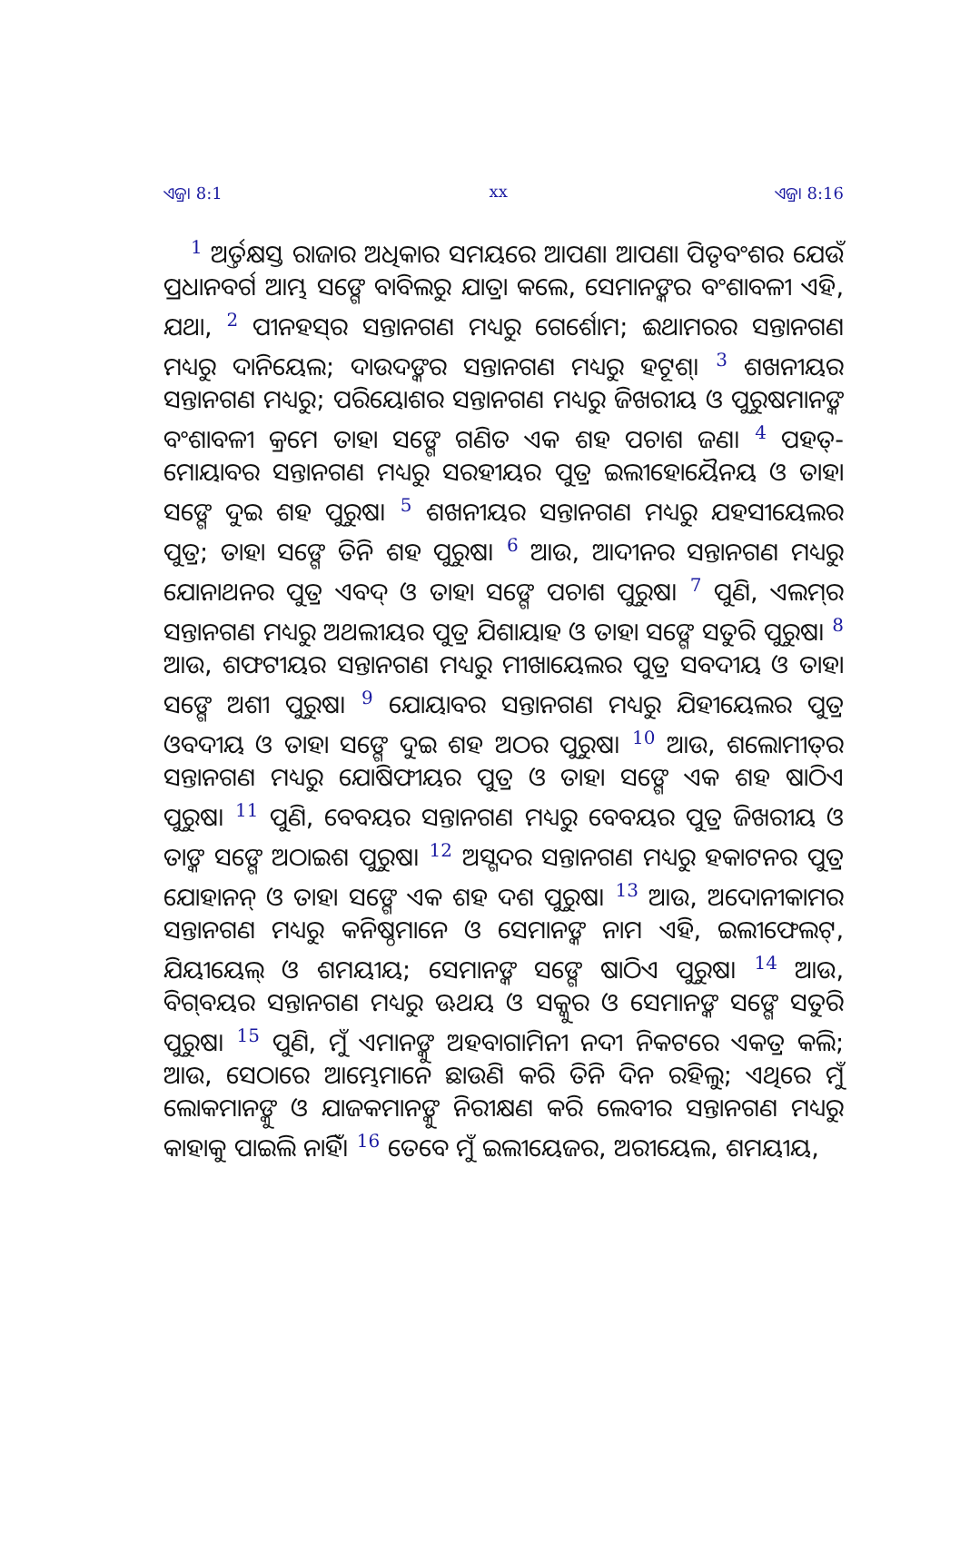ଏଜ୍ରା 8:1 xx ଏଜ୍ରା 8:16
<sup>1</sup> ଅର୍ତ୍ତକ୍ଷସ୍ତ ରାଜାର ଅଧିକାର ସମୟରେ ଆପଣା ଆପଣା ପିତୃବଂଶର ଯେଉଁ ପ୍ରଧାନବର୍ଗ ଆମ୍ଭ ସଙ୍ଗେ ବାବିଲରୁ ଯାତ୍ରା କଲେ, ସେମାନଙ୍କର ବଂଶାବଳୀ ଏହି, ଯଥା, <sup>2</sup> ପୀନହସ୍‍ର ସନ୍ତାନଗଣ ମଧ୍ୟରୁ ଗେର୍ଶୋମ; ଈଥାମରର ସନ୍ତାନଗଣ ମଧ୍ୟରୁ ଦାନିୟେଲ; ଦାଉଦଙ୍କର ସନ୍ତାନଗଣ ମଧ୍ୟରୁ ହଟୂଶ୍। <sup>3</sup> ଶଖନୀୟର ସନ୍ତାନଗଣ ମଧ୍ୟରୁ; ପରିୟୋଶର ସନ୍ତାନଗଣ ମଧ୍ୟରୁ ଜିଖରୀୟ ଓ ପୁରୁଷମାନଙ୍କ ବଂଶାବଳୀ କ୍ରମେ ତାହା ସଙ୍ଗେ ଗଣିତ ଏକ ଶହ ପଚାଶ ଜଣ। <sup>4</sup> ପହତ୍‍-ମୋୟାବର ସନ୍ତାନଗଣ ମଧ୍ୟରୁ ସରହୀୟର ପୁତ୍ର ଇଲୀହୋୟୈନୟ ଓ ତାହା ସଙ୍ଗେ ଦୁଇ ଶହ ପୁରୁଷ। <sup>5</sup> ଶଖନୀୟର ସନ୍ତାନଗଣ ମଧ୍ୟରୁ ଯହସୀୟେଲର ପୁତ୍ର; ତାହା ସଙ୍ଗେ ତିନି ଶହ ପୁରୁଷ। <sup>6</sup> ଆଉ, ଆଦୀନର ସନ୍ତାନଗଣ ମଧ୍ୟରୁ ଯୋନାଥନର ପୁତ୍ର ଏବଦ୍ ଓ ତାହା ସଙ୍ଗେ ପଚାଶ ପୁରୁଷ। <sup>7</sup> ପୁଣି, ଏଲମ୍‍ର ସନ୍ତାନଗଣ ମଧ୍ୟରୁ ଅଥଲୀୟର ପୁତ୍ର ଯିଶାୟାହ ଓ ତାହା ସଙ୍ଗେ ସତୁରି ପୁରୁଷ। <sup>8</sup> ଆଉ, ଶଫଟୀୟର ସନ୍ତାନଗଣ ମଧ୍ୟରୁ ମୀଖାୟେଲର ପୁତ୍ର ସବଦୀୟ ଓ ତାହା ସଙ୍ଗେ ଅଶୀ ପୁରୁଷ। <sup>9</sup> ଯୋୟାବର ସନ୍ତାନଗଣ ମଧ୍ୟରୁ ଯିହୀୟେଲର ପୁତ୍ର ଓବଦୀୟ ଓ ତାହା ସଙ୍ଗେ ଦୁଇ ଶହ ଅଠର ପୁରୁଷ। <sup>10</sup> ଆଉ, ଶଲୋମୀତ୍‍ର ସନ୍ତାନଗଣ ମଧ୍ୟରୁ ଯୋଷିଫୀୟର ପୁତ୍ର ଓ ତାହା ସଙ୍ଗେ ଏକ ଶହ ଷାଠିଏ ପୁରୁଷ। <sup>11</sup> ପୁଣି, ବେବୟର ସନ୍ତାନଗଣ ମଧ୍ୟରୁ ବେବୟର ପୁତ୍ର ଜିଖରୀୟ ଓ ତାଙ୍କ ସଙ୍ଗେ ଅଠାଇଶ ପୁରୁଷ। <sup>12</sup> ଅସ୍ଗଦର ସନ୍ତାନଗଣ ମଧ୍ୟରୁ ହକାଟନର ପୁତ୍ର ଯୋହାନନ୍ ଓ ତାହା ସଙ୍ଗେ ଏକ ଶହ ଦଶ ପୁରୁଷ। <sup>13</sup> ଆଉ, ଅଦୋନୀକାମର ସନ୍ତାନଗଣ ମଧ୍ୟରୁ କନିଷ୍ଠମାନେ ଓ ସେମାନଙ୍କ ନାମ ଏହି, ଇଲୀଫେଲଟ୍, ଯିୟୀୟେଲ୍ ଓ ଶମୟୀୟ; ସେମାନଙ୍କ ସଙ୍ଗେ ଷାଠିଏ ପୁରୁଷ। <sup>14</sup> ଆଉ, ବିଗ୍‍ବୟର ସନ୍ତାନଗଣ ମଧ୍ୟରୁ ଊଥୟ ଓ ସକ୍କୁର ଓ ସେମାନଙ୍କ ସଙ୍ଗେ ସତୁରି ପୁରୁଷ। <sup>15</sup> ପୁଣି, ମୁଁ ଏମାନଙ୍କୁ ଅହବାଗାମିନୀ ନଦୀ ନିକଟରେ ଏକତ୍ର କଲି; ଆଉ, ସେଠାରେ ଆମ୍ଭେମାନେ ଛାଉଣି କରି ତିନି ଦିନ ରହିଲୁ; ଏଥିରେ ମୁଁ ଲୋକମାନଙ୍କୁ ଓ ଯାଜକମାନଙ୍କୁ ନିରୀକ୍ଷଣ କରି ଲେବୀର ସନ୍ତାନଗଣ ମଧ୍ୟରୁ କାହାକୁ ପାଇଲି ନାହିଁ। <sup>16</sup> ତେବେ ମୁଁ ଇଲୀୟେଜର, ଅରୀୟେଲ, ଶମୟୀୟ,